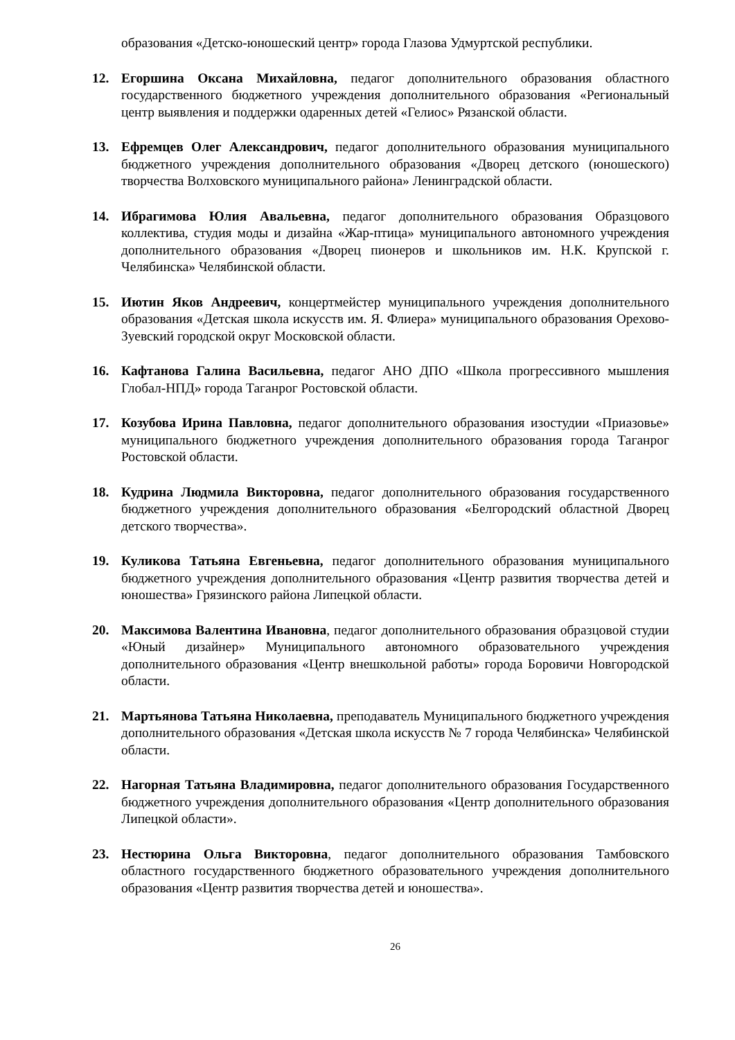образования «Детско-юношеский центр» города Глазова Удмуртской республики.
12. Егоршина Оксана Михайловна, педагог дополнительного образования областного государственного бюджетного учреждения дополнительного образования «Региональный центр выявления и поддержки одаренных детей «Гелиос» Рязанской области.
13. Ефремцев Олег Александрович, педагог дополнительного образования муниципального бюджетного учреждения дополнительного образования «Дворец детского (юношеского) творчества Волховского муниципального района» Ленинградской области.
14. Ибрагимова Юлия Авальевна, педагог дополнительного образования Образцового коллектива, студия моды и дизайна «Жар-птица» муниципального автономного учреждения дополнительного образования «Дворец пионеров и школьников им. Н.К. Крупской г. Челябинска» Челябинской области.
15. Иютин Яков Андреевич, концертмейстер муниципального учреждения дополнительного образования «Детская школа искусств им. Я. Флиера» муниципального образования Орехово-Зуевский городской округ Московской области.
16. Кафтанова Галина Васильевна, педагог АНО ДПО «Школа прогрессивного мышления Глобал-НПД» города Таганрог Ростовской области.
17. Козубова Ирина Павловна, педагог дополнительного образования изостудии «Приазовье» муниципального бюджетного учреждения дополнительного образования города Таганрог Ростовской области.
18. Кудрина Людмила Викторовна, педагог дополнительного образования государственного бюджетного учреждения дополнительного образования «Белгородский областной Дворец детского творчества».
19. Куликова Татьяна Евгеньевна, педагог дополнительного образования муниципального бюджетного учреждения дополнительного образования «Центр развития творчества детей и юношества» Грязинского района Липецкой области.
20. Максимова Валентина Ивановна, педагог дополнительного образования образцовой студии «Юный дизайнер» Муниципального автономного образовательного учреждения дополнительного образования «Центр внешкольной работы» города Боровичи Новгородской области.
21. Мартьянова Татьяна Николаевна, преподаватель Муниципального бюджетного учреждения дополнительного образования «Детская школа искусств № 7 города Челябинска» Челябинской области.
22. Нагорная Татьяна Владимировна, педагог дополнительного образования Государственного бюджетного учреждения дополнительного образования «Центр дополнительного образования Липецкой области».
23. Нестюрина Ольга Викторовна, педагог дополнительного образования Тамбовского областного государственного бюджетного образовательного учреждения дополнительного образования «Центр развития творчества детей и юношества».
26